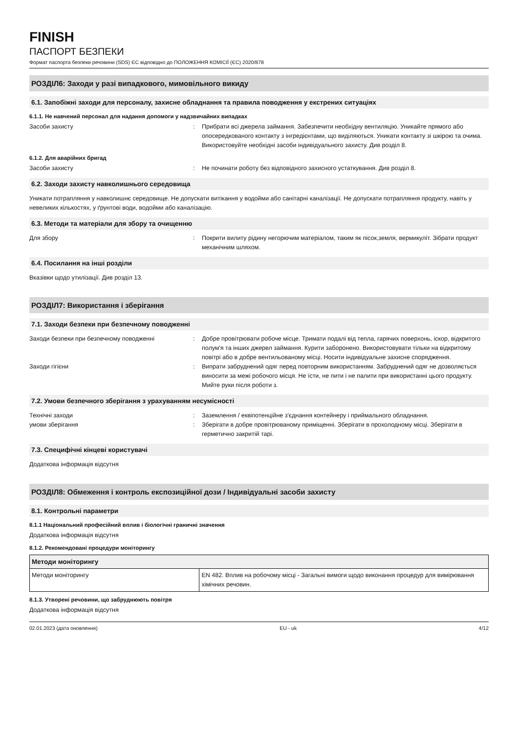FINISH
ПАСПОРТ БЕЗПЕКИ
Формат паспорта безпеки речовини (SDS) ЄС відповідно до ПОЛОЖЕННЯ КОМІСІЇ (ЄС) 2020/878
РОЗДІЛ6: Заходи у разі випадкового, мимовільного викиду
6.1. Запобіжні заходи для персоналу, захисне обладнання та правила поводження у екстрених ситуаціях
6.1.1. Не навчений персонал для надання допомоги у надзвичайних випадках
Засоби захисту : Прибрати всі джерела займання. Забезпечити необхідну вентиляцію. Уникайте прямого або опосередкованого контакту з інгредієнтами, що виділяються. Уникати контакту зі шкірою та очима. Використовуйте необхідні засоби індивідуального захисту. Див розділ 8.
6.1.2. Для аварійних бригад
Засоби захисту : Не починати роботу без відповідного захисного устаткування. Див розділ 8.
6.2. Заходи захисту навколишнього середовища
Уникати потрапляння у навколишнє середовище. Не допускати витікання у водойми або санітарні каналізації. Не допускати потрапляння продукту, навіть у невеликих кількостях, у ґрунтові води, водойми або каналізацію.
6.3. Методи та матеріали для збору та очищенню
Для збору : Покрити вилиту рідину негорючим матеріалом, таким як пісок,земля, вермикуліт. Зібрати продукт механічним шляхом.
6.4. Посилання на інші розділи
Вказівки щодо утилізації. Див розділ 13.
РОЗДІЛ7: Використання і зберігання
7.1. Заходи безпеки при безпечному поводженні
Заходи безпеки при безпечному поводженні : Добре провітрювати робоче місце. Тримати подалі від тепла, гарячих поверхонь, іскор, відкритого полум'я та інших джерел займання. Курити заборонено. Використовувати тільки на відкритому повітрі або в добре вентильованому місці. Носити індивідуальне захисне спорядження.
Заходи гігієни : Випрати забруднений одяг перед повторним використанням. Забруднений одяг не дозволяється виносити за межі робочого місця. Не їсти, не пити і не палити при використанні цього продукту. Мийте руки після роботи з.
7.2. Умови безпечного зберігання з урахуванням несумісності
Технічні заходи : Заземлення / еквіпотенційне з'єднання контейнеру і приймального обладнання.
умови зберігання : Зберігати в добре провітрюваному приміщенні. Зберігати в прохолодному місці. Зберігати в герметично закритій тарі.
7.3. Специфічні кінцеві користувачі
Додаткова інформація відсутня
РОЗДІЛ8: Обмеження і контроль експозиційної дози / Індивідуальні засоби захисту
8.1. Контрольні параметри
8.1.1 Національний професійний вплив і біологічні граничні значення
Додаткова інформація відсутня
8.1.2. Рекомендовані процедури моніторингу
| Методи моніторингу | |
| --- | --- |
| Методи моніторингу | EN 482. Вплив на робочому місці - Загальні вимоги щодо виконання процедур для вимірювання хімічних речовин. |
8.1.3. Утворені речовини, що забруднюють повітря
Додаткова інформація відсутня
02.01.2023 (дата оновлення) EU - uk 4/12